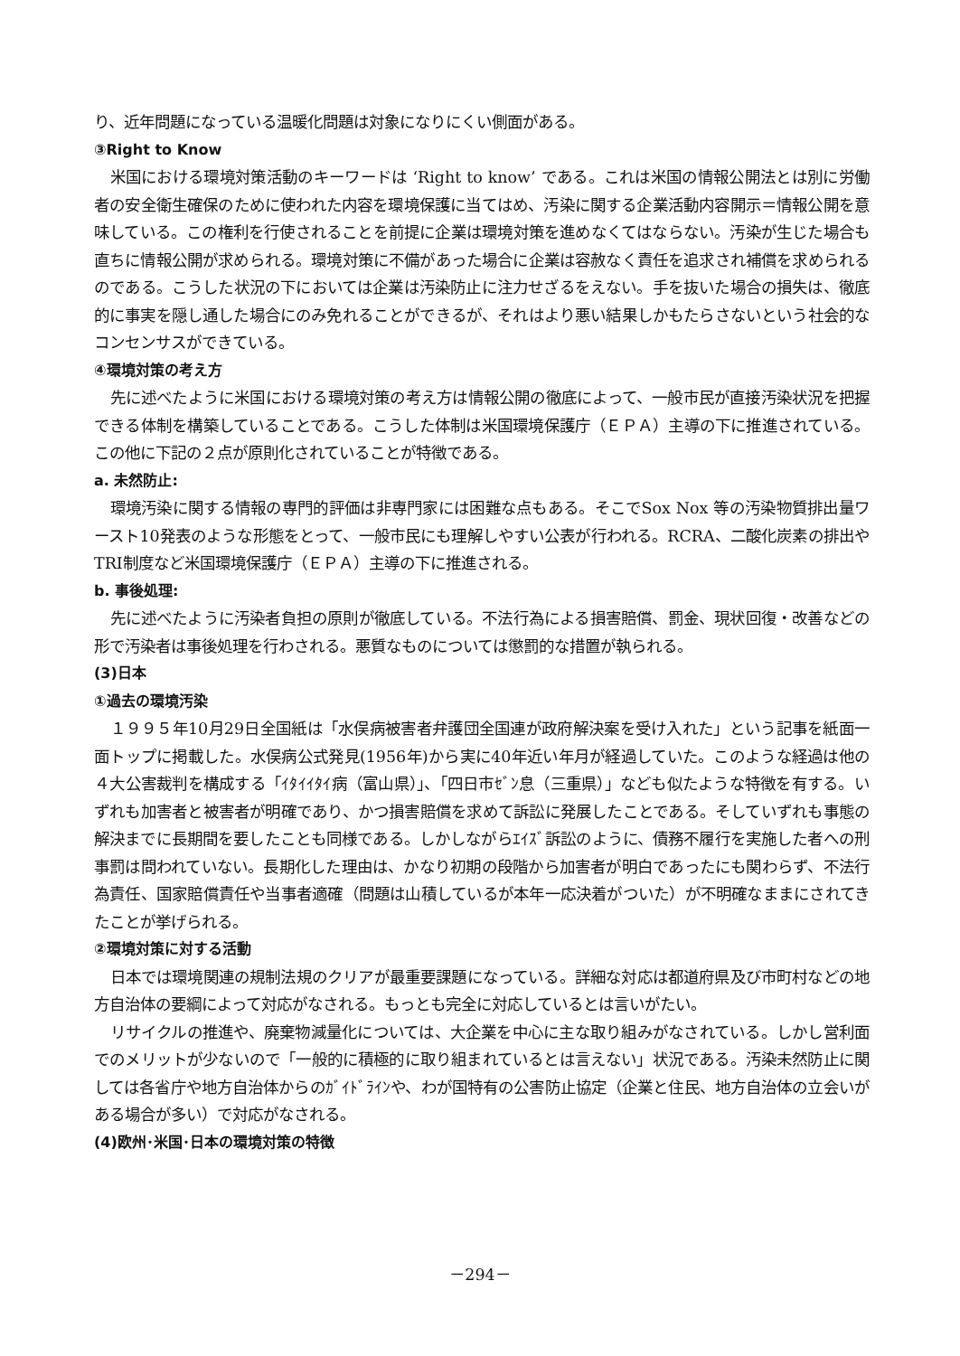り、近年問題になっている温暖化問題は対象になりにくい側面がある。
③Right to Know
米国における環境対策活動のキーワードは ‘Right to know’ である。これは米国の情報公開法とは別に労働者の安全衛生確保のために使われた内容を環境保護に当てはめ、汚染に関する企業活動内容開示＝情報公開を意味している。この権利を行使されることを前提に企業は環境対策を進めなくてはならない。汚染が生じた場合も直ちに情報公開が求められる。環境対策に不備があった場合に企業は容赦なく責任を追求され補償を求められるのである。こうした状況の下においては企業は汚染防止に注力せざるをえない。手を抜いた場合の損失は、徹底的に事実を隠し通した場合にのみ免れることができるが、それはより悪い結果しかもたらさないという社会的なコンセンサスができている。
④環境対策の考え方
先に述べたように米国における環境対策の考え方は情報公開の徹底によって、一般市民が直接汚染状況を把握できる体制を構築していることである。こうした体制は米国環境保護庁（ＥＰＡ）主導の下に推進されている。この他に下記の２点が原則化されていることが特徴である。
a. 未然防止:
環境汚染に関する情報の専門的評価は非専門家には困難な点もある。そこでSox Nox 等の汚染物質排出量ワースト10発表のような形態をとって、一般市民にも理解しやすい公表が行われる。RCRA、二酸化炭素の排出やTRI制度など米国環境保護庁（ＥＰＡ）主導の下に推進される。
b. 事後処理:
先に述べたように汚染者負担の原則が徹底している。不法行為による損害賠償、罰金、現状回復・改善などの形で汚染者は事後処理を行わされる。悪質なものについては懲罰的な措置が執られる。
(3)日本
①過去の環境汚染
１９９５年10月29日全国紙は「水俣病被害者弁護団全国連が政府解決案を受け入れた」という記事を紙面一面トップに掲載した。水俣病公式発見(1956年)から実に40年近い年月が経過していた。このような経過は他の４大公害裁判を構成する「ｲﾀｲｲﾀｲ病（富山県）」、「四日市ｾﾞﾝ息（三重県）」なども似たような特徴を有する。いずれも加害者と被害者が明確であり、かつ損害賠償を求めて訴訟に発展したことである。そしていずれも事態の解決までに長期間を要したことも同様である。しかしながらｴｲｽﾞ訴訟のように、債務不履行を実施した者への刑事罰は問われていない。長期化した理由は、かなり初期の段階から加害者が明白であったにも関わらず、不法行為責任、国家賠償責任や当事者適確（問題は山積しているが本年一応決着がついた）が不明確なままにされてきたことが挙げられる。
②環境対策に対する活動
日本では環境関連の規制法規のクリアが最重要課題になっている。詳細な対応は都道府県及び市町村などの地方自治体の要綱によって対応がなされる。もっとも完全に対応しているとは言いがたい。
リサイクルの推進や、廃棄物減量化については、大企業を中心に主な取り組みがなされている。しかし営利面でのメリットが少ないので「一般的に積極的に取り組まれているとは言えない」状況である。汚染未然防止に関しては各省庁や地方自治体からのｶﾞｲﾄﾞﾗｲﾝや、わが国特有の公害防止協定（企業と住民、地方自治体の立会いがある場合が多い）で対応がなされる。
(4)欧州･米国･日本の環境対策の特徴
－294－